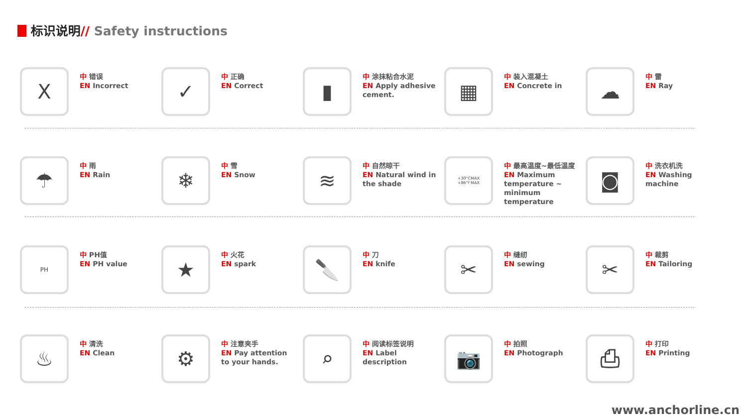标识说明// Safety instructions
X
中 错误
EN Incorrect
✓
中 正确
EN Correct
▮
中 涂抹粘合水泥
EN Apply adhesive cement.
▦
中 装入混凝土
EN Concrete in
☁
中 雷
EN Ray
☂
中 雨
EN Rain
❄
中 雪
EN Snow
≋
中 自然晾干
EN Natural wind in the shade
+30°CMAX
+86°f MAX
中 最高温度~最低温度
EN Maximum temperature ~ minimum temperature
◙
中 洗衣机洗
EN Washing machine
PH
中 PH值
EN PH value
★
中 火花
EN spark
🔪
中 刀
EN knife
✂
中 缝纫
EN sewing
✂
中 裁剪
EN Tailoring
♨
中 清洗
EN Clean
⚙
中 注意夹手
EN Pay attention to your hands.
⌕
中 阅读标签说明
EN Label description
📷
中 拍照
EN Photograph
⎙
中 打印
EN Printing
www.anchorline.cn